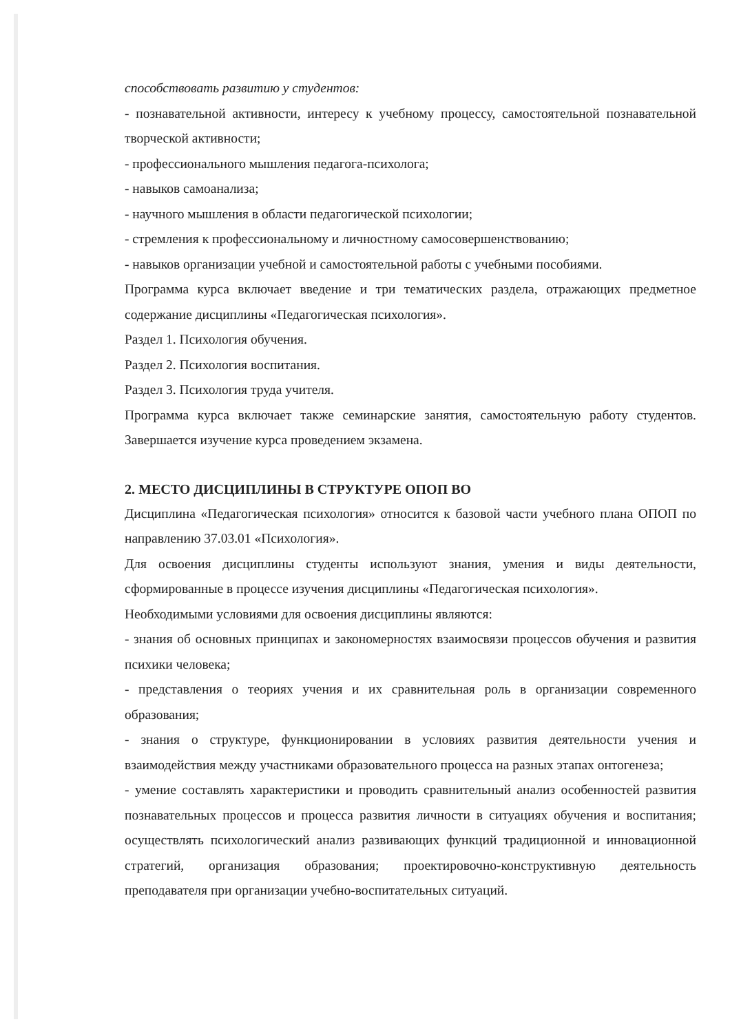способствовать развитию у студентов:
- познавательной активности, интересу к учебному процессу, самостоятельной познавательной творческой активности;
- профессионального мышления педагога-психолога;
- навыков самоанализа;
- научного мышления в области педагогической психологии;
- стремления к профессиональному и личностному самосовершенствованию;
- навыков организации учебной и самостоятельной работы с учебными пособиями.
Программа курса включает введение и три тематических раздела, отражающих предметное содержание дисциплины «Педагогическая психология».
Раздел 1. Психология обучения.
Раздел 2. Психология воспитания.
Раздел 3. Психология труда учителя.
Программа курса включает также семинарские занятия, самостоятельную работу студентов. Завершается изучение курса проведением экзамена.
2. МЕСТО ДИСЦИПЛИНЫ В СТРУКТУРЕ ОПОП ВО
Дисциплина «Педагогическая психология» относится к базовой части учебного плана ОПОП по направлению 37.03.01 «Психология».
Для освоения дисциплины студенты используют знания, умения и виды деятельности, сформированные в процессе изучения дисциплины «Педагогическая психология».
Необходимыми условиями для освоения дисциплины являются:
- знания об основных принципах и закономерностях взаимосвязи процессов обучения и развития психики человека;
- представления о теориях учения и их сравнительная роль в организации современного образования;
- знания о структуре, функционировании в условиях развития деятельности учения и взаимодействия между участниками образовательного процесса на разных этапах онтогенеза;
- умение составлять характеристики и проводить сравнительный анализ особенностей развития познавательных процессов и процесса развития личности в ситуациях обучения и воспитания; осуществлять психологический анализ развивающих функций традиционной и инновационной стратегий, организация образования; проектировочно-конструктивную деятельность преподавателя при организации учебно-воспитательных ситуаций.